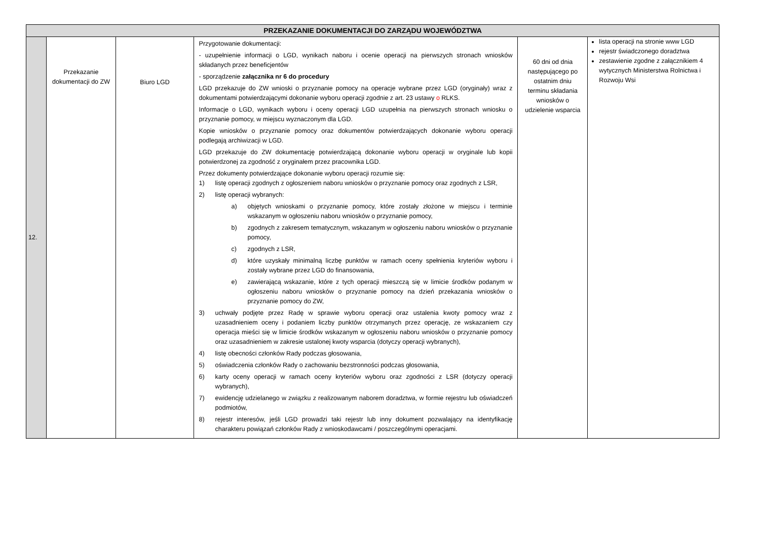| PRZEKAZANIE DOKUMENTACJI DO ZARZĄDU WOJEWÓDZTWA | | | | | |
| --- | --- | --- | --- | --- | --- |
| 12. | Przekazanie dokumentacji do ZW | Biuro LGD | Przygotowanie dokumentacji: - uzupełnienie informacji o LGD, wynikach naboru i ocenie operacji na pierwszych stronach wniosków składanych przez beneficjentów - sporządzenie załącznika nr 6 do procedury LGD przekazuje do ZW wnioski o przyznanie pomocy na operacje wybrane przez LGD (oryginały) wraz z dokumentami potwierdzającymi dokonanie wyboru operacji zgodnie z art. 23 ustawy o RLKS. Informacje o LGD, wynikach wyboru i oceny operacji LGD uzupełnia na pierwszych stronach wniosku o przyznanie pomocy, w miejscu wyznaczonym dla LGD. Kopie wniosków o przyznanie pomocy oraz dokumentów potwierdzających dokonanie wyboru operacji podlegają archiwizacji w LGD. LGD przekazuje do ZW dokumentację potwierdzającą dokonanie wyboru operacji w oryginale lub kopii potwierdzonej za zgodność z oryginałem przez pracownika LGD. Przez dokumenty potwierdzające dokonanie wyboru operacji rozumie się: 1) listę operacji zgodnych z ogłoszeniem naboru wniosków o przyznanie pomocy oraz zgodnych z LSR, 2) listę operacji wybranych: a) objętych wnioskami o przyznanie pomocy, które zostały złożone w miejscu i terminie wskazanym w ogłoszeniu naboru wniosków o przyznanie pomocy, b) zgodnych z zakresem tematycznym, wskazanym w ogłoszeniu naboru wniosków o przyznanie pomocy, c) zgodnych z LSR, d) które uzyskały minimalną liczbę punktów w ramach oceny spełnienia kryteriów wyboru i zostały wybrane przez LGD do finansowania, e) zawierającą wskazanie, które z tych operacji mieszczą się w limicie środków podanym w ogłoszeniu naboru wniosków o przyznanie pomocy na dzień przekazania wniosków o przyznanie pomocy do ZW, 3) uchwały podjęte przez Radę w sprawie wyboru operacji oraz ustalenia kwoty pomocy wraz z uzasadnieniem oceny i podaniem liczby punktów otrzymanych przez operację, ze wskazaniem czy operacja mieści się w limicie środków wskazanym w ogłoszeniu naboru wniosków o przyznanie pomocy oraz uzasadnieniem w zakresie ustalonej kwoty wsparcia (dotyczy operacji wybranych), 4) listę obecności członków Rady podczas głosowania, 5) oświadczenia członków Rady o zachowaniu bezstronności podczas głosowania, 6) karty oceny operacji w ramach oceny kryteriów wyboru oraz zgodności z LSR (dotyczy operacji wybranych), 7) ewidencję udzielanego w związku z realizowanym naborem doradztwa, w formie rejestru lub oświadczeń podmiotów, 8) rejestr interesów, jeśli LGD prowadzi taki rejestr lub inny dokument pozwalający na identyfikację charakteru powiązań członków Rady z wnioskodawcami / poszczególnymi operacjami. | 60 dni od dnia następującego po ostatnim dniu terminu składania wniosków o udzielenie wsparcia | lista operacji na stronie www LGD rejestr świadczonego doradztwa zestawienie zgodne z załącznikiem 4 wytycznych Ministerstwa Rolnictwa i Rozwoju Wsi |